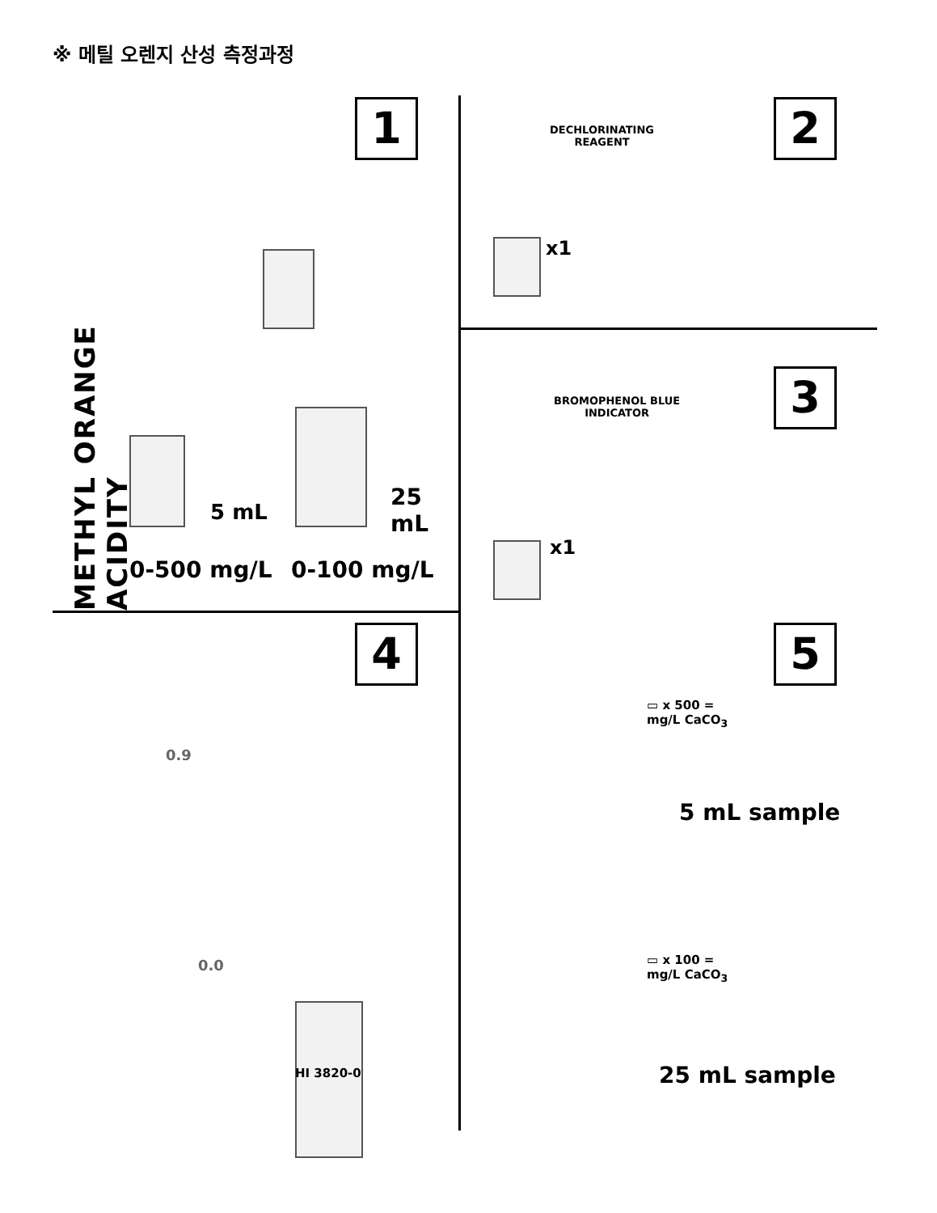※ 메틸 오렌지 산성 측정과정
1
METHYL ORANGE ACIDITY
5 mL
25 mL
0-500 mg/L 0-100 mg/L
2
DECHLORINATING
REAGENT
x1
3
BROMOPHENOL BLUE
INDICATOR
x1
4
HI 3820-0
0.9
0.0
5
▭ x 500 =
mg/L CaCO<sub>3</sub>
5 mL sample
▭ x 100 =
mg/L CaCO<sub>3</sub>
25 mL sample